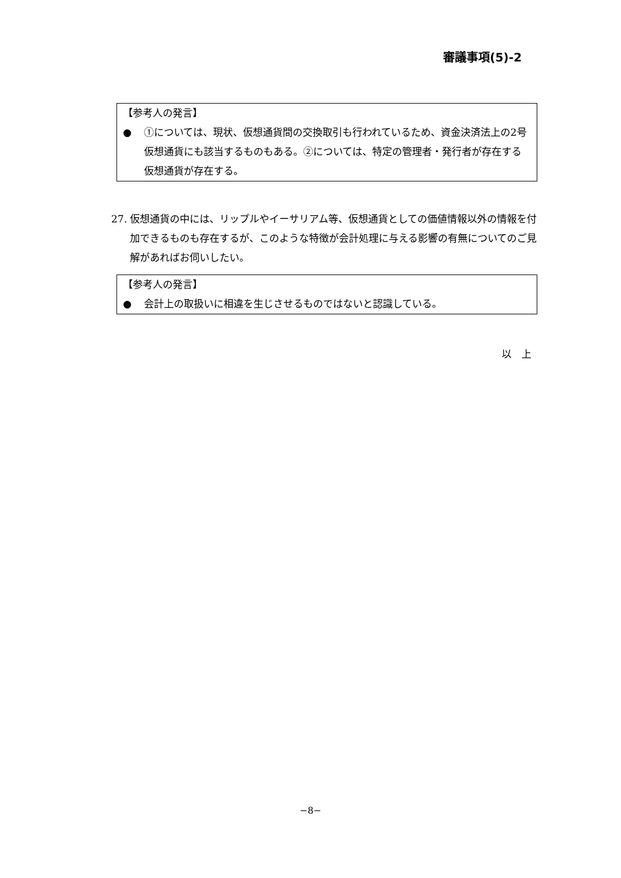審議事項(5)-2
【参考人の発言】
● ①については、現状、仮想通貨間の交換取引も行われているため、資金決済法上の2号仮想通貨にも該当するものもある。②については、特定の管理者・発行者が存在する仮想通貨が存在する。
27. 仮想通貨の中には、リップルやイーサリアム等、仮想通貨としての価値情報以外の情報を付加できるものも存在するが、このような特徴が会計処理に与える影響の有無についてのご見解があればお伺いしたい。
【参考人の発言】
● 会計上の取扱いに相違を生じさせるものではないと認識している。
以　上
−8−